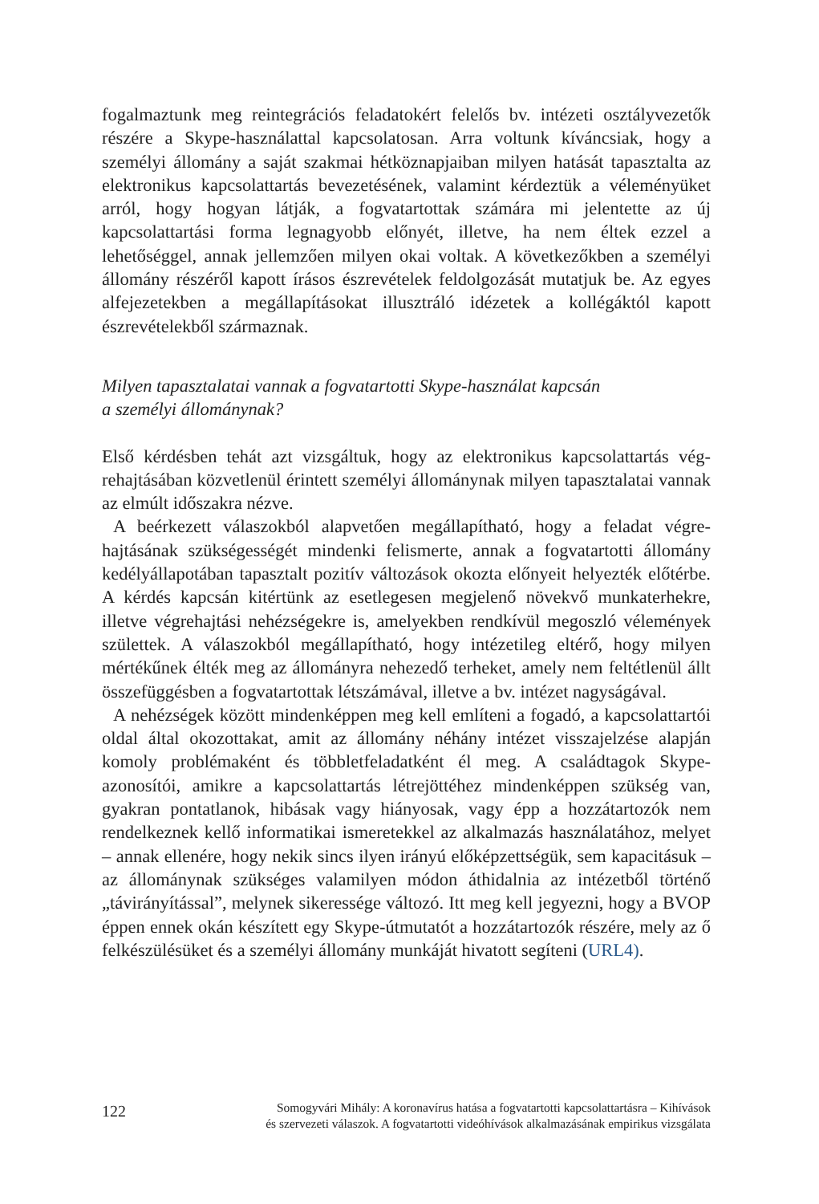fogalmaztunk meg reintegrációs feladatokért felelős bv. intézeti osztályveze­tők részére a Skype-használattal kapcsolatosan. Arra voltunk kíváncsiak, hogy a személyi állomány a saját szakmai hétköznapjaiban milyen hatását tapasz­talta az elektronikus kapcsolattartás bevezetésének, valamint kérdeztük a vé­leményüket arról, hogy hogyan látják, a fogvatartottak számára mi jelentette az új kapcsolattartási forma legnagyobb előnyét, illetve, ha nem éltek ezzel a lehetőséggel, annak jellemzően milyen okai voltak. A következőkben a sze­mélyi állomány részéről kapott írásos észrevételek feldolgozását mutatjuk be. Az egyes alfejezetekben a megállapításokat illusztráló idézetek a kollégáktól kapott észrevételekből származnak.
Milyen tapasztalatai vannak a fogvatartotti Skype-használat kapcsán
a személyi állománynak?
Első kérdésben tehát azt vizsgáltuk, hogy az elektronikus kapcsolattartás vég­rehajtásában közvetlenül érintett személyi állománynak milyen tapasztalatai vannak az elmúlt időszakra nézve.
A beérkezett válaszokból alapvetően megállapítható, hogy a feladat végre­hajtásának szükségességét mindenki felismerte, annak a fogvatartotti állomány kedélyállapotában tapasztalt pozitív változások okozta előnyeit helyezték elő­térbe. A kérdés kapcsán kitértünk az esetlegesen megjelenő növekvő munka­terhekre, illetve végrehajtási nehézségekre is, amelyekben rendkívül megosz­ló vélemények születtek. A válaszokból megállapítható, hogy intézetileg eltérő, hogy milyen mértékűnek élték meg az állományra nehezedő terheket, amely nem feltétlenül állt összefüggésben a fogvatartottak létszámával, illetve a bv. intézet nagyságával.
A nehézségek között mindenképpen meg kell említeni a fogadó, a kapcso­lattartói oldal által okozottakat, amit az állomány néhány intézet visszajelzé­se alapján komoly problémaként és többletfeladatként él meg. A családtagok Skype-azonosítói, amikre a kapcsolattartás létrejöttéhez mindenképpen szükség van, gyakran pontatlanok, hibásak vagy hiányosak, vagy épp a hozzátartozók nem rendelkeznek kellő informatikai ismeretekkel az alkalmazás használatá­hoz, melyet – annak ellenére, hogy nekik sincs ilyen irányú előképzettségük, sem kapacitásuk – az állománynak szükséges valamilyen módon áthidalnia az intézetből történő „távirányítással”, melynek sikeressége változó. Itt meg kell jegyezni, hogy a BVOP éppen ennek okán készített egy Skype-útmutatót a hoz­zátartozók részére, mely az ő felkészülésüket és a személyi állomány munkáját hivatott segíteni (URL4).
122 Somogyvári Mihály: A koronavírus hatása a fogvatartotti kapcsolattartásra – Kihívások
és szervezeti válaszok. A fogvatartotti videóhívások alkalmazásának empirikus vizsgálata